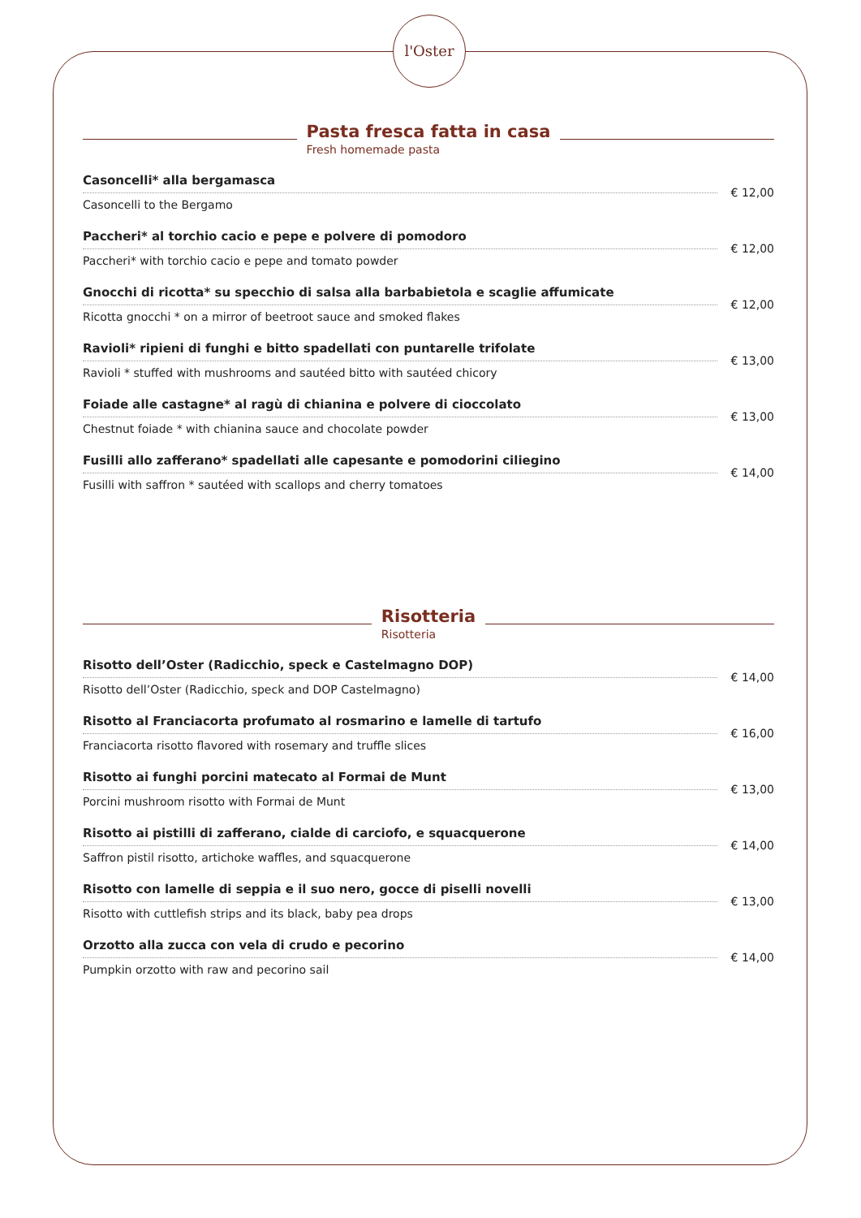l'Oster
Pasta fresca fatta in casa
Fresh homemade pasta
Casoncelli* alla bergamasca
Casoncelli to the Bergamo
€ 12,00
Paccheri* al torchio cacio e pepe e polvere di pomodoro
Paccheri* with torchio cacio e pepe and tomato powder
€ 12,00
Gnocchi di ricotta* su specchio di salsa alla barbabietola e scaglie affumicate
Ricotta gnocchi * on a mirror of beetroot sauce and smoked flakes
€ 12,00
Ravioli* ripieni di funghi e bitto spadellati con puntarelle trifolate
Ravioli * stuffed with mushrooms and sautéed bitto with sautéed chicory
€ 13,00
Foiade alle castagne* al ragù di chianina e polvere di cioccolato
Chestnut foiade * with chianina sauce and chocolate powder
€ 13,00
Fusilli allo zafferano* spadellati alle capesante e pomodorini ciliegino
Fusilli with saffron * sautéed with scallops and cherry tomatoes
€ 14,00
Risotteria
Risotteria
Risotto dell’Oster (Radicchio, speck e Castelmagno DOP)
Risotto dell’Oster (Radicchio, speck and DOP Castelmagno)
€ 14,00
Risotto al Franciacorta profumato al rosmarino e lamelle di tartufo
Franciacorta risotto flavored with rosemary and truffle slices
€ 16,00
Risotto ai funghi porcini matecato al Formai de Munt
Porcini mushroom risotto with Formai de Munt
€ 13,00
Risotto ai pistilli di zafferano, cialde di carciofo, e squacquerone
Saffron pistil risotto, artichoke waffles, and squacquerone
€ 14,00
Risotto con lamelle di seppia e il suo nero, gocce di piselli novelli
Risotto with cuttlefish strips and its black, baby pea drops
€ 13,00
Orzotto alla zucca con vela di crudo e pecorino
Pumpkin orzotto with raw and pecorino sail
€ 14,00